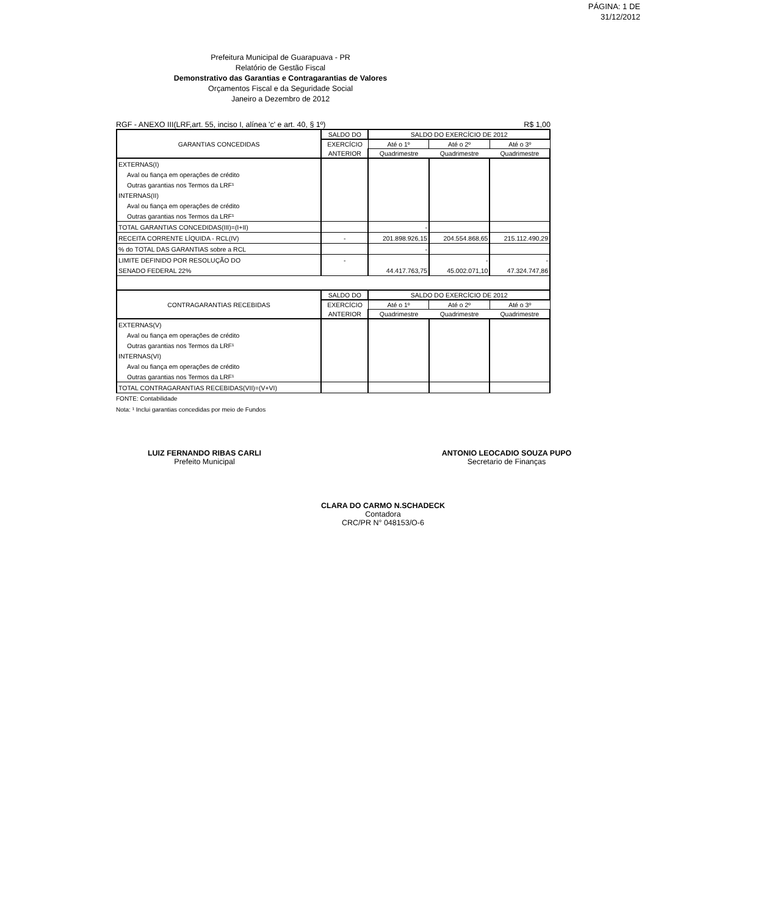PÁGINA: 1 DE
31/12/2012
Prefeitura Municipal de Guarapuava - PR
Relatório de Gestão Fiscal
Demonstrativo das Garantias e Contragarantias de Valores
Orçamentos Fiscal e da Seguridade Social
Janeiro a Dezembro de 2012
RGF - ANEXO III(LRF,art. 55, inciso I, alínea 'c' e art. 40, § 1º) R$ 1,00
| GARANTIAS CONCEDIDAS | SALDO DO | SALDO DO EXERCÍCIO DE 2012 | | |
| --- | --- | --- | --- | --- |
| | EXERCÍCIO | Até o 1º | Até o 2º | Até o 3º |
| | ANTERIOR | Quadrimestre | Quadrimestre | Quadrimestre |
| EXTERNAS(I) | | | | |
| Aval ou fiança em operações de crédito | | | | |
| Outras garantias nos Termos da LRF¹ | | | | |
| INTERNAS(II) | | | | |
| Aval ou fiança em operações de crédito | | | | |
| Outras garantias nos Termos da LRF¹ | | | | |
| TOTAL GARANTIAS CONCEDIDAS(III)=(I+II) | | - | | |
| RECEITA CORRENTE LÍQUIDA - RCL(IV) | - | 201.898.926,15 | 204.554.868,65 | 215.112.490,29 |
| % do TOTAL DAS GARANTIAS sobre a RCL | | - | | |
| LIMITE DEFINIDO POR RESOLUÇÃO DO | - | | - | - |
| SENADO FEDERAL 22% | | 44.417.763,75 | 45.002.071,10 | 47.324.747,86 |
| CONTRAGARANTIAS RECEBIDAS | SALDO DO | SALDO DO EXERCÍCIO DE 2012 | | |
| | EXERCÍCIO | Até o 1º | Até o 2º | Até o 3º |
| | ANTERIOR | Quadrimestre | Quadrimestre | Quadrimestre |
| EXTERNAS(V) | | | | |
| Aval ou fiança em operações de crédito | | | | |
| Outras garantias nos Termos da LRF¹ | | | | |
| INTERNAS(VI) | | | | |
| Aval ou fiança em operações de crédito | | | | |
| Outras garantias nos Termos da LRF¹ | | | | |
| TOTAL CONTRAGARANTIAS RECEBIDAS(VII)=(V+VI) | | | | |
FONTE: Contabilidade
Nota: ¹ Inclui garantias concedidas por meio de Fundos
LUIZ FERNANDO RIBAS CARLI
Prefeito Municipal
ANTONIO LEOCADIO SOUZA PUPO
Secretario de Finanças
CLARA DO CARMO N.SCHADECK
Contadora
CRC/PR N° 048153/O-6